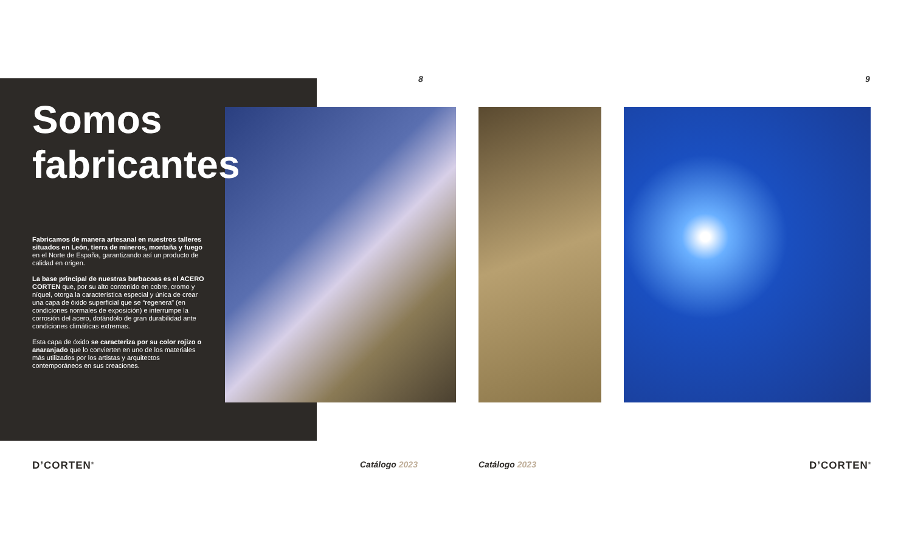Somos fabricantes
Fabricamos de manera artesanal en nuestros talleres situados en León, tierra de mineros, montaña y fuego en el Norte de España, garantizando así un producto de calidad en origen.
La base principal de nuestras barbacoas es el ACERO CORTEN que, por su alto contenido en cobre, cromo y níquel, otorga la característica especial y única de crear una capa de óxido superficial que se “regenera” (en condiciones normales de exposición) e interrumpe la corrosión del acero, dotándolo de gran durabilidad ante condiciones climáticas extremas.
Esta capa de óxido se caracteriza por su color rojizo o anaranjado que lo convierten en uno de los materiales más utilizados por los artistas y arquitectos contemporáneos en sus creaciones.
8 9
D’CORTEN<sup>®</sup> Catálogo 2023 Catálogo 2023 D’CORTEN<sup>®</sup>